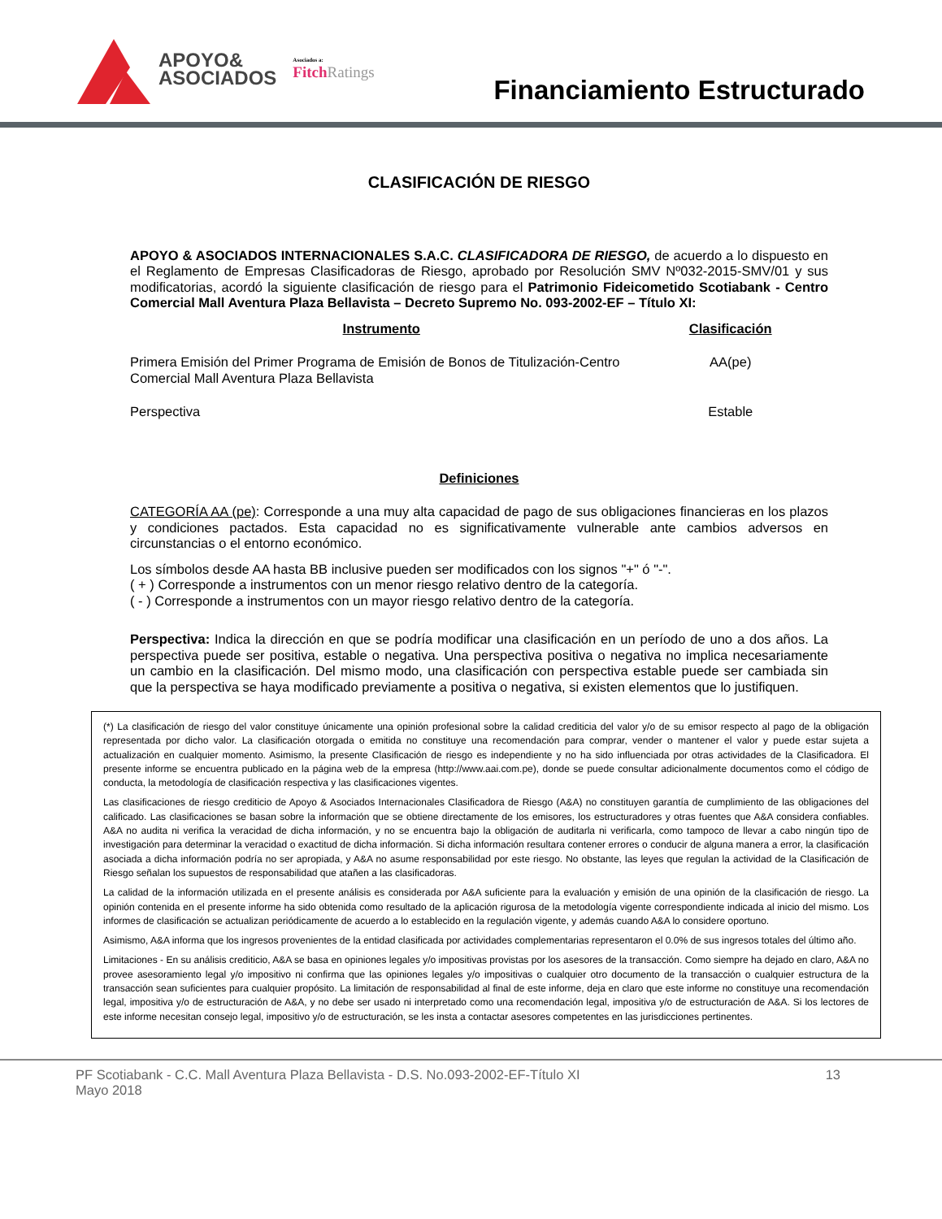APOYO&
ASOCIADOS
Asociados a:
Fitch Ratings
Financiamiento Estructurado
CLASIFICACIÓN DE RIESGO
APOYO & ASOCIADOS INTERNACIONALES S.A.C. CLASIFICADORA DE RIESGO, de acuerdo a lo dispuesto en el Reglamento de Empresas Clasificadoras de Riesgo, aprobado por Resolución SMV Nº032-2015-SMV/01 y sus modificatorias, acordó la siguiente clasificación de riesgo para el Patrimonio Fideicometido Scotiabank - Centro Comercial Mall Aventura Plaza Bellavista – Decreto Supremo No. 093-2002-EF – Título XI:
| Instrumento | Clasificación |
| --- | --- |
| Primera Emisión del Primer Programa de Emisión de Bonos de Titulización-Centro Comercial Mall Aventura Plaza Bellavista | AA(pe) |
| Perspectiva | Estable |
Definiciones
CATEGORÍA AA (pe): Corresponde a una muy alta capacidad de pago de sus obligaciones financieras en los plazos y condiciones pactados. Esta capacidad no es significativamente vulnerable ante cambios adversos en circunstancias o el entorno económico.
Los símbolos desde AA hasta BB inclusive pueden ser modificados con los signos "+" ó "-".
( + ) Corresponde a instrumentos con un menor riesgo relativo dentro de la categoría.
( - ) Corresponde a instrumentos con un mayor riesgo relativo dentro de la categoría.
Perspectiva: Indica la dirección en que se podría modificar una clasificación en un período de uno a dos años. La perspectiva puede ser positiva, estable o negativa. Una perspectiva positiva o negativa no implica necesariamente un cambio en la clasificación. Del mismo modo, una clasificación con perspectiva estable puede ser cambiada sin que la perspectiva se haya modificado previamente a positiva o negativa, si existen elementos que lo justifiquen.
(*) La clasificación de riesgo del valor constituye únicamente una opinión profesional sobre la calidad crediticia del valor y/o de su emisor respecto al pago de la obligación representada por dicho valor. La clasificación otorgada o emitida no constituye una recomendación para comprar, vender o mantener el valor y puede estar sujeta a actualización en cualquier momento. Asimismo, la presente Clasificación de riesgo es independiente y no ha sido influenciada por otras actividades de la Clasificadora. El presente informe se encuentra publicado en la página web de la empresa (http://www.aai.com.pe), donde se puede consultar adicionalmente documentos como el código de conducta, la metodología de clasificación respectiva y las clasificaciones vigentes.
Las clasificaciones de riesgo crediticio de Apoyo & Asociados Internacionales Clasificadora de Riesgo (A&A) no constituyen garantía de cumplimiento de las obligaciones del calificado. Las clasificaciones se basan sobre la información que se obtiene directamente de los emisores, los estructuradores y otras fuentes que A&A considera confiables. A&A no audita ni verifica la veracidad de dicha información, y no se encuentra bajo la obligación de auditarla ni verificarla, como tampoco de llevar a cabo ningún tipo de investigación para determinar la veracidad o exactitud de dicha información. Si dicha información resultara contener errores o conducir de alguna manera a error, la clasificación asociada a dicha información podría no ser apropiada, y A&A no asume responsabilidad por este riesgo. No obstante, las leyes que regulan la actividad de la Clasificación de Riesgo señalan los supuestos de responsabilidad que atañen a las clasificadoras.
La calidad de la información utilizada en el presente análisis es considerada por A&A suficiente para la evaluación y emisión de una opinión de la clasificación de riesgo. La opinión contenida en el presente informe ha sido obtenida como resultado de la aplicación rigurosa de la metodología vigente correspondiente indicada al inicio del mismo. Los informes de clasificación se actualizan periódicamente de acuerdo a lo establecido en la regulación vigente, y además cuando A&A lo considere oportuno.
Asimismo, A&A informa que los ingresos provenientes de la entidad clasificada por actividades complementarias representaron el 0.0% de sus ingresos totales del último año.
Limitaciones - En su análisis crediticio, A&A se basa en opiniones legales y/o impositivas provistas por los asesores de la transacción. Como siempre ha dejado en claro, A&A no provee asesoramiento legal y/o impositivo ni confirma que las opiniones legales y/o impositivas o cualquier otro documento de la transacción o cualquier estructura de la transacción sean suficientes para cualquier propósito. La limitación de responsabilidad al final de este informe, deja en claro que este informe no constituye una recomendación legal, impositiva y/o de estructuración de A&A, y no debe ser usado ni interpretado como una recomendación legal, impositiva y/o de estructuración de A&A. Si los lectores de este informe necesitan consejo legal, impositivo y/o de estructuración, se les insta a contactar asesores competentes en las jurisdicciones pertinentes.
PF Scotiabank - C.C. Mall Aventura Plaza Bellavista - D.S. No.093-2002-EF-Título XI
Mayo 2018
13